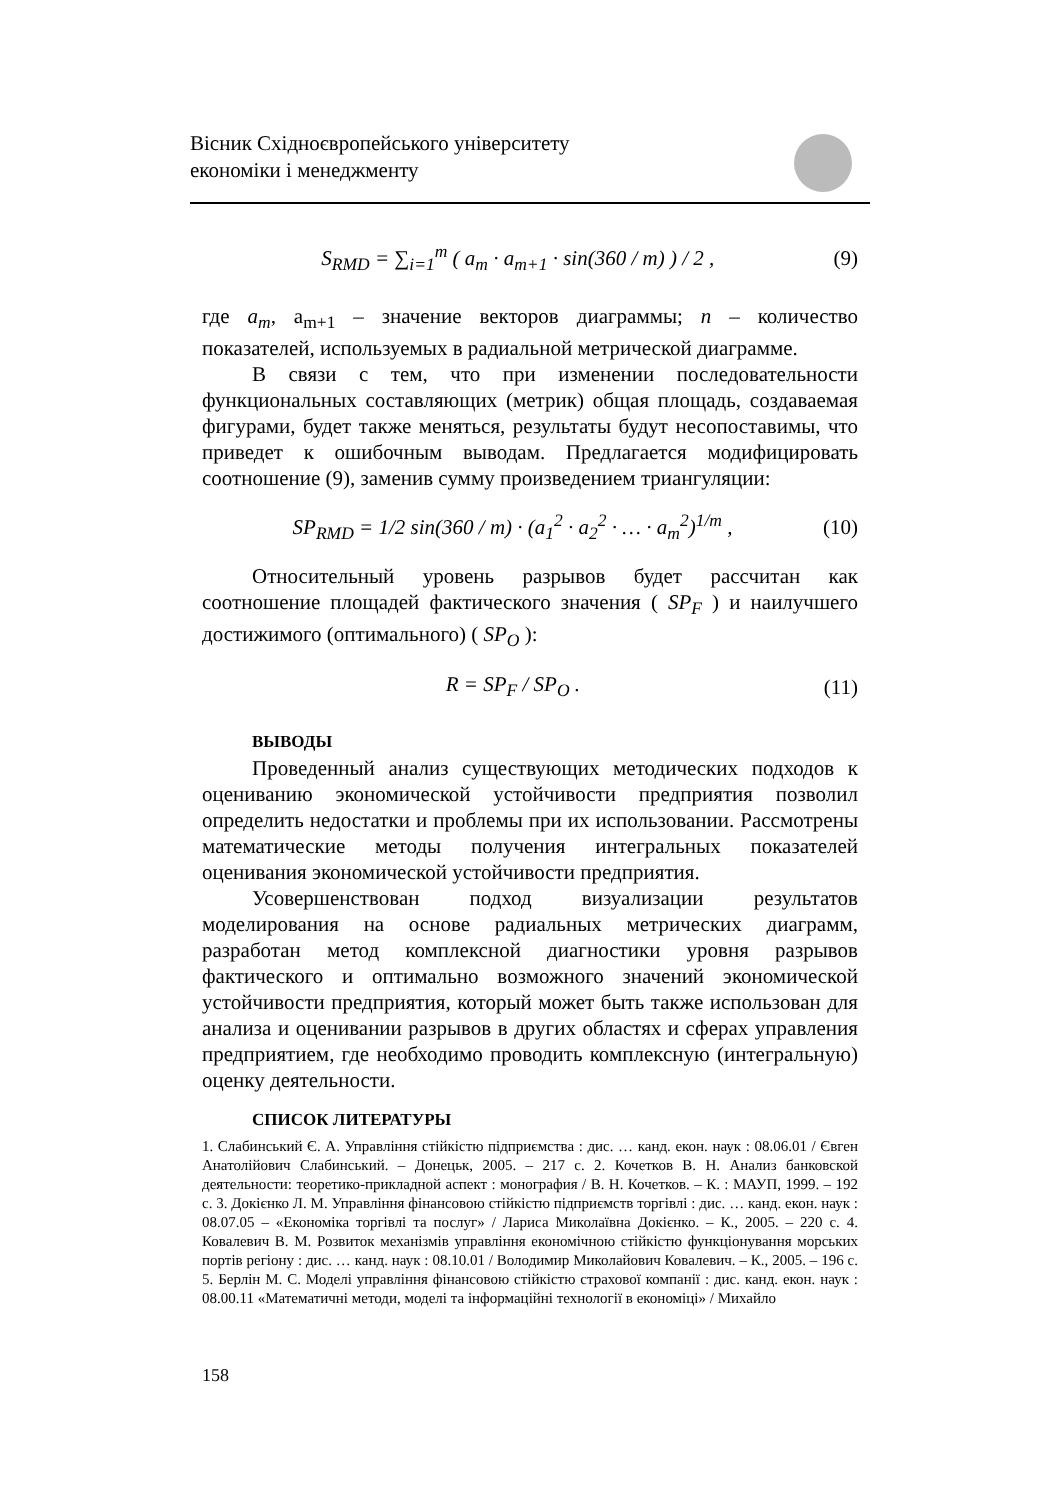Вісник Східноєвропейського університету
економіки і менеджменту
S<sub>RMD</sub> = ∑<sub>i=1</sub><sup>m</sup> ( a<sub>m</sub> · a<sub>m+1</sub> · sin(360 / m) ) / 2 , (9)
где a<sub>m</sub>, a<sub>m+1</sub> – значение векторов диаграммы; n – количество показателей, используемых в радиальной метрической диаграмме.
В связи с тем, что при изменении последовательности функциональных составляющих (метрик) общая площадь, создаваемая фигурами, будет также меняться, результаты будут несопоставимы, что приведет к ошибочным выводам. Предлагается модифицировать соотношение (9), заменив сумму произведением триангуляции:
SP<sub>RMD</sub> = 1/2 sin(360 / m) · (a<sub>1</sub><sup>2</sup> · a<sub>2</sub><sup>2</sup> · … · a<sub>m</sub><sup>2</sup>)<sup>1/m</sup> , (10)
Относительный уровень разрывов будет рассчитан как соотношение площадей фактического значения ( SP<sub>F</sub> ) и наилучшего достижимого (оптимального) ( SP<sub>O</sub> ):
R = SP<sub>F</sub> / SP<sub>O</sub> . (11)
ВЫВОДЫ
Проведенный анализ существующих методических подходов к оцениванию экономической устойчивости предприятия позволил определить недостатки и проблемы при их использовании. Рассмотрены математические методы получения интегральных показателей оценивания экономической устойчивости предприятия.
Усовершенствован подход визуализации результатов моделирования на основе радиальных метрических диаграмм, разработан метод комплексной диагностики уровня разрывов фактического и оптимально возможного значений экономической устойчивости предприятия, который может быть также использован для анализа и оценивании разрывов в других областях и сферах управления предприятием, где необходимо проводить комплексную (интегральную) оценку деятельности.
СПИСОК ЛИТЕРАТУРЫ
1. Слабинський Є. А. Управління стійкістю підприємства : дис. … канд. екон. наук : 08.06.01 / Євген Анатолійович Слабинський. – Донецьк, 2005. – 217 с. 2. Кочетков В. Н. Анализ банковской деятельности: теоретико-прикладной аспект : монография / В. Н. Кочетков. – К. : МАУП, 1999. – 192 с. 3. Докієнко Л. М. Управління фінансовою стійкістю підприємств торгівлі : дис. … канд. екон. наук : 08.07.05 – «Економіка торгівлі та послуг» / Лариса Миколаївна Докієнко. – К., 2005. – 220 с. 4. Ковалевич В. М. Розвиток механізмів управління економічною стійкістю функціонування морських портів регіону : дис. … канд. наук : 08.10.01 / Володимир Миколайович Ковалевич. – К., 2005. – 196 с. 5. Берлін М. С. Моделі управління фінансовою стійкістю страхової компанії : дис. канд. екон. наук : 08.00.11 «Математичні методи, моделі та інформаційні технології в економіці» / Михайло
158